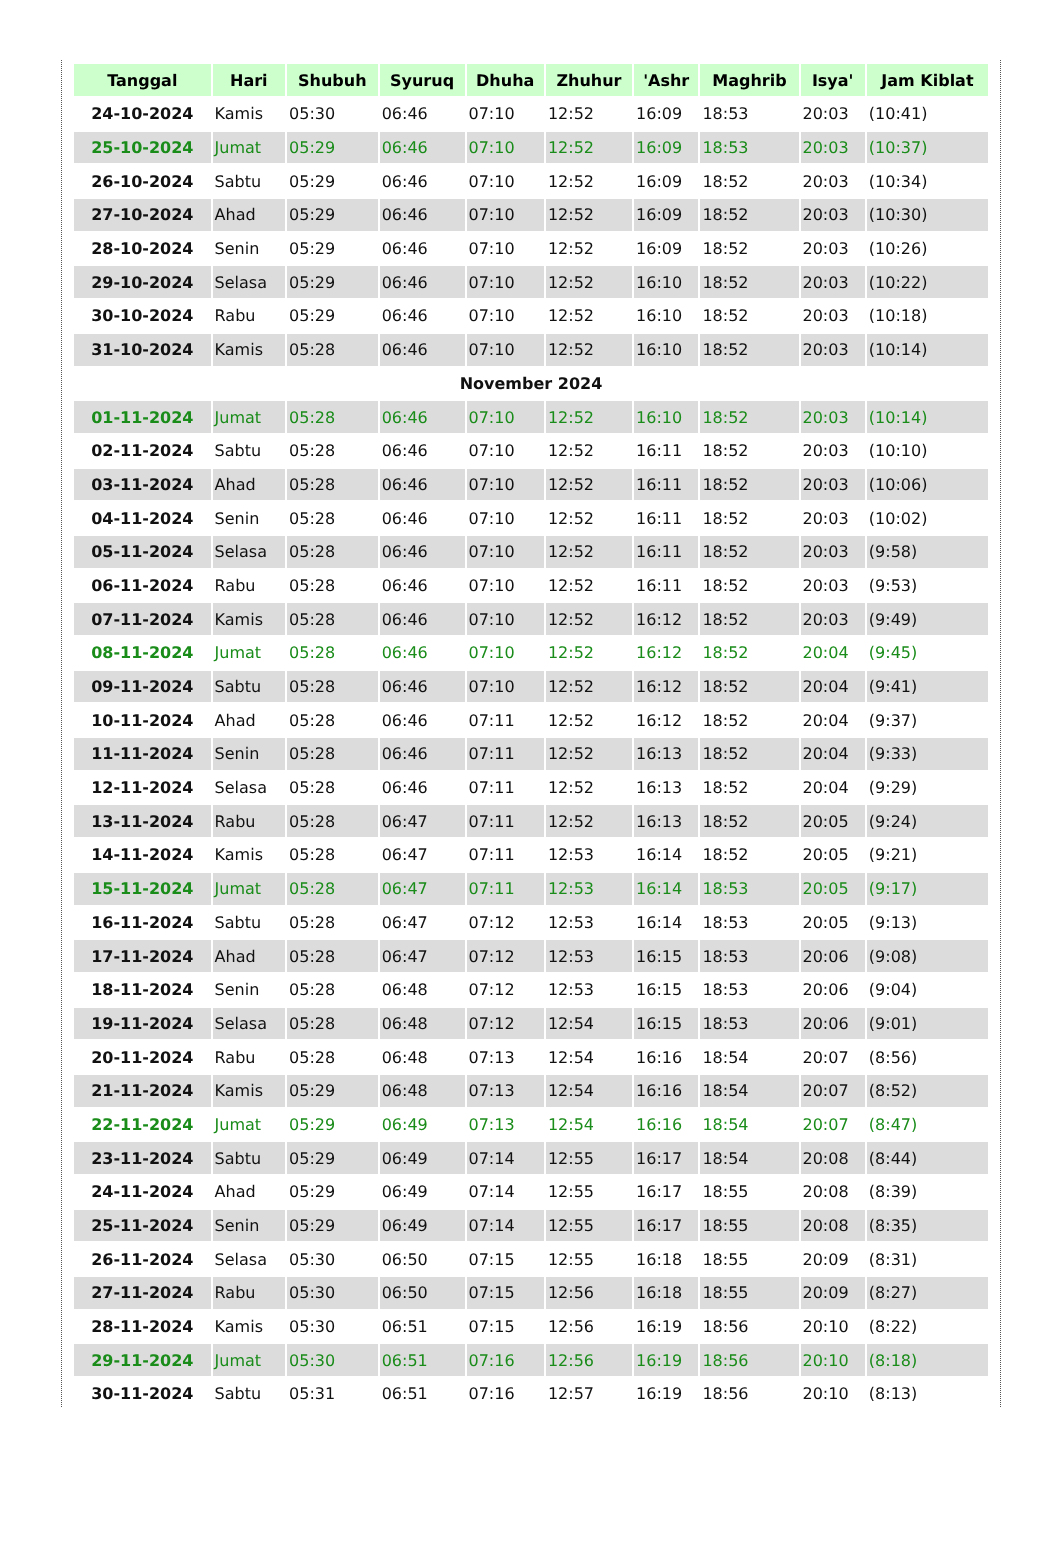| Tanggal | Hari | Shubuh | Syuruq | Dhuha | Zhuhur | 'Ashr | Maghrib | Isya' | Jam Kiblat |
| --- | --- | --- | --- | --- | --- | --- | --- | --- | --- |
| 24-10-2024 | Kamis | 05:30 | 06:46 | 07:10 | 12:52 | 16:09 | 18:53 | 20:03 | (10:41) |
| 25-10-2024 | Jumat | 05:29 | 06:46 | 07:10 | 12:52 | 16:09 | 18:53 | 20:03 | (10:37) |
| 26-10-2024 | Sabtu | 05:29 | 06:46 | 07:10 | 12:52 | 16:09 | 18:52 | 20:03 | (10:34) |
| 27-10-2024 | Ahad | 05:29 | 06:46 | 07:10 | 12:52 | 16:09 | 18:52 | 20:03 | (10:30) |
| 28-10-2024 | Senin | 05:29 | 06:46 | 07:10 | 12:52 | 16:09 | 18:52 | 20:03 | (10:26) |
| 29-10-2024 | Selasa | 05:29 | 06:46 | 07:10 | 12:52 | 16:10 | 18:52 | 20:03 | (10:22) |
| 30-10-2024 | Rabu | 05:29 | 06:46 | 07:10 | 12:52 | 16:10 | 18:52 | 20:03 | (10:18) |
| 31-10-2024 | Kamis | 05:28 | 06:46 | 07:10 | 12:52 | 16:10 | 18:52 | 20:03 | (10:14) |
| November 2024 | | | | | | | | | |
| 01-11-2024 | Jumat | 05:28 | 06:46 | 07:10 | 12:52 | 16:10 | 18:52 | 20:03 | (10:14) |
| 02-11-2024 | Sabtu | 05:28 | 06:46 | 07:10 | 12:52 | 16:11 | 18:52 | 20:03 | (10:10) |
| 03-11-2024 | Ahad | 05:28 | 06:46 | 07:10 | 12:52 | 16:11 | 18:52 | 20:03 | (10:06) |
| 04-11-2024 | Senin | 05:28 | 06:46 | 07:10 | 12:52 | 16:11 | 18:52 | 20:03 | (10:02) |
| 05-11-2024 | Selasa | 05:28 | 06:46 | 07:10 | 12:52 | 16:11 | 18:52 | 20:03 | (9:58) |
| 06-11-2024 | Rabu | 05:28 | 06:46 | 07:10 | 12:52 | 16:11 | 18:52 | 20:03 | (9:53) |
| 07-11-2024 | Kamis | 05:28 | 06:46 | 07:10 | 12:52 | 16:12 | 18:52 | 20:03 | (9:49) |
| 08-11-2024 | Jumat | 05:28 | 06:46 | 07:10 | 12:52 | 16:12 | 18:52 | 20:04 | (9:45) |
| 09-11-2024 | Sabtu | 05:28 | 06:46 | 07:10 | 12:52 | 16:12 | 18:52 | 20:04 | (9:41) |
| 10-11-2024 | Ahad | 05:28 | 06:46 | 07:11 | 12:52 | 16:12 | 18:52 | 20:04 | (9:37) |
| 11-11-2024 | Senin | 05:28 | 06:46 | 07:11 | 12:52 | 16:13 | 18:52 | 20:04 | (9:33) |
| 12-11-2024 | Selasa | 05:28 | 06:46 | 07:11 | 12:52 | 16:13 | 18:52 | 20:04 | (9:29) |
| 13-11-2024 | Rabu | 05:28 | 06:47 | 07:11 | 12:52 | 16:13 | 18:52 | 20:05 | (9:24) |
| 14-11-2024 | Kamis | 05:28 | 06:47 | 07:11 | 12:53 | 16:14 | 18:52 | 20:05 | (9:21) |
| 15-11-2024 | Jumat | 05:28 | 06:47 | 07:11 | 12:53 | 16:14 | 18:53 | 20:05 | (9:17) |
| 16-11-2024 | Sabtu | 05:28 | 06:47 | 07:12 | 12:53 | 16:14 | 18:53 | 20:05 | (9:13) |
| 17-11-2024 | Ahad | 05:28 | 06:47 | 07:12 | 12:53 | 16:15 | 18:53 | 20:06 | (9:08) |
| 18-11-2024 | Senin | 05:28 | 06:48 | 07:12 | 12:53 | 16:15 | 18:53 | 20:06 | (9:04) |
| 19-11-2024 | Selasa | 05:28 | 06:48 | 07:12 | 12:54 | 16:15 | 18:53 | 20:06 | (9:01) |
| 20-11-2024 | Rabu | 05:28 | 06:48 | 07:13 | 12:54 | 16:16 | 18:54 | 20:07 | (8:56) |
| 21-11-2024 | Kamis | 05:29 | 06:48 | 07:13 | 12:54 | 16:16 | 18:54 | 20:07 | (8:52) |
| 22-11-2024 | Jumat | 05:29 | 06:49 | 07:13 | 12:54 | 16:16 | 18:54 | 20:07 | (8:47) |
| 23-11-2024 | Sabtu | 05:29 | 06:49 | 07:14 | 12:55 | 16:17 | 18:54 | 20:08 | (8:44) |
| 24-11-2024 | Ahad | 05:29 | 06:49 | 07:14 | 12:55 | 16:17 | 18:55 | 20:08 | (8:39) |
| 25-11-2024 | Senin | 05:29 | 06:49 | 07:14 | 12:55 | 16:17 | 18:55 | 20:08 | (8:35) |
| 26-11-2024 | Selasa | 05:30 | 06:50 | 07:15 | 12:55 | 16:18 | 18:55 | 20:09 | (8:31) |
| 27-11-2024 | Rabu | 05:30 | 06:50 | 07:15 | 12:56 | 16:18 | 18:55 | 20:09 | (8:27) |
| 28-11-2024 | Kamis | 05:30 | 06:51 | 07:15 | 12:56 | 16:19 | 18:56 | 20:10 | (8:22) |
| 29-11-2024 | Jumat | 05:30 | 06:51 | 07:16 | 12:56 | 16:19 | 18:56 | 20:10 | (8:18) |
| 30-11-2024 | Sabtu | 05:31 | 06:51 | 07:16 | 12:57 | 16:19 | 18:56 | 20:10 | (8:13) |